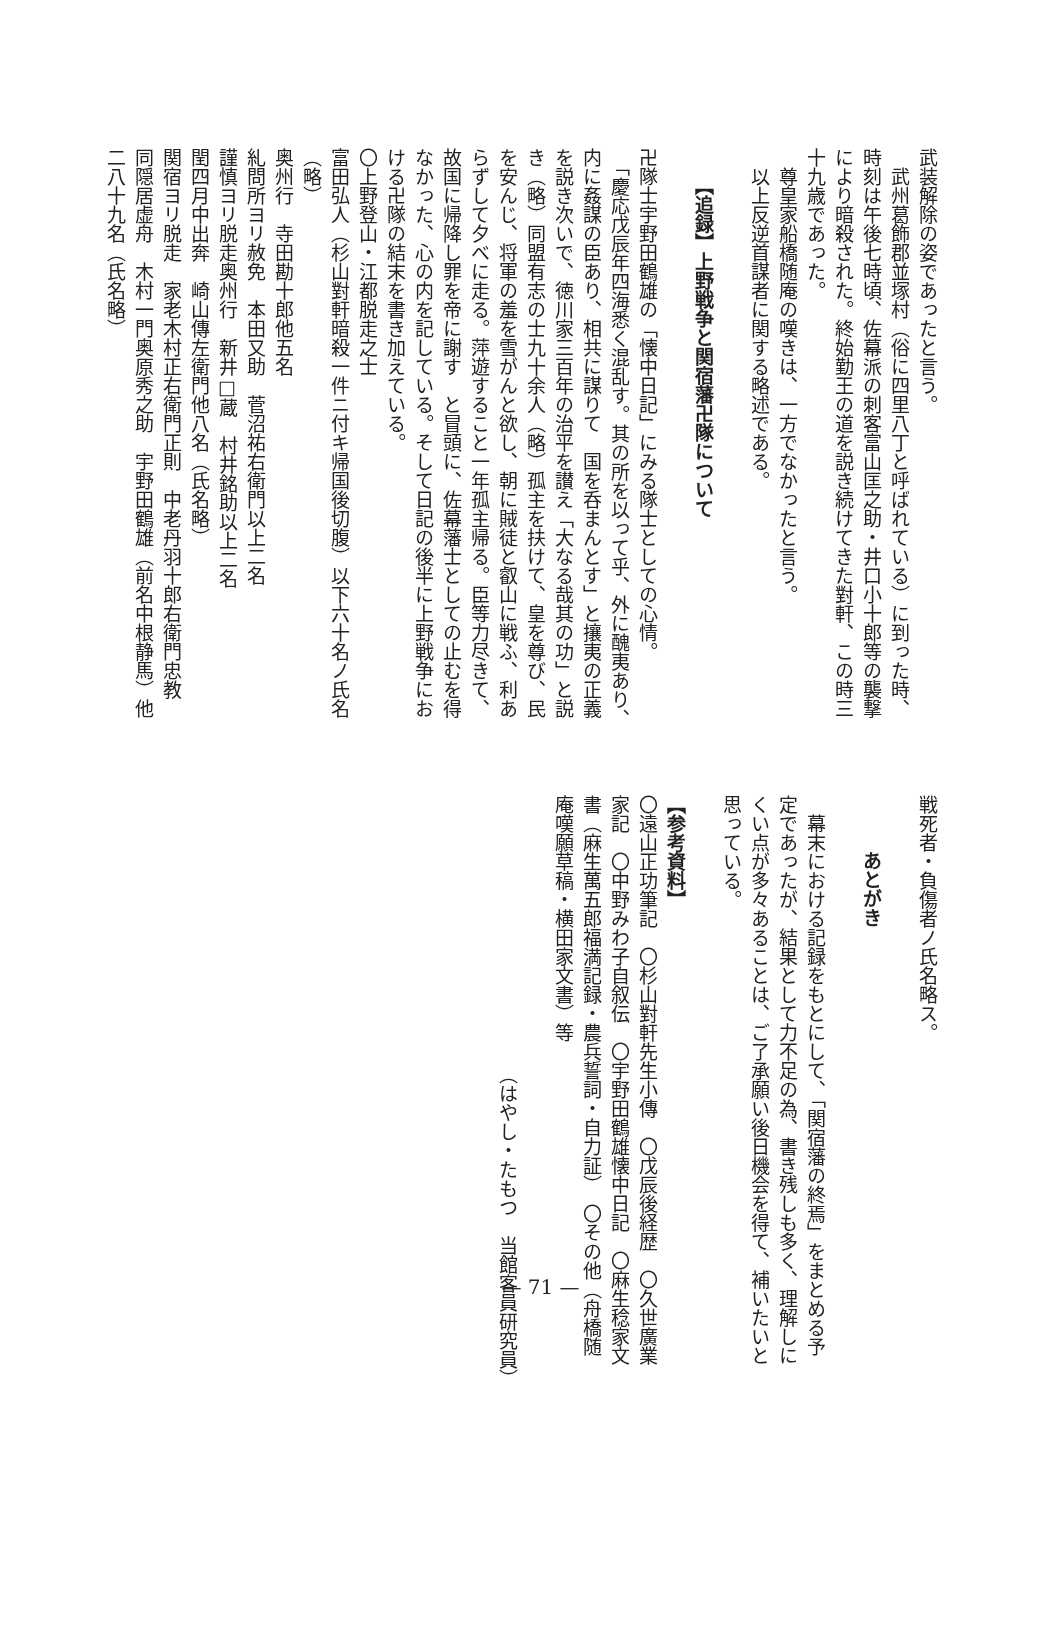武装解除の姿であったと言う。
　武州葛飾郡並塚村（俗に四里八丁と呼ばれている）に到った時、
時刻は午後七時頃、佐幕派の刺客富山匡之助・井口小十郎等の襲撃
により暗殺された。終始勤王の道を説き続けてきた對軒、この時三
十九歳であった。
　尊皇家船橋随庵の嘆きは、一方でなかったと言う。
　以上反逆首謀者に関する略述である。
【追録】上野戦争と関宿藩卍隊について
卍隊士宇野田鶴雄の「懐中日記」にみる隊士としての心情。
　「慶応戊辰年四海悉く混乱す。其の所を以って乎、外に醜夷あり、
内に姦謀の臣あり、相共に謀りて　国を呑まんとす」と攘夷の正義
を説き次いで、徳川家三百年の治平を讃え「大なる哉其の功」と説
き（略）同盟有志の士九十余人（略）孤主を扶けて、皇を尊び、民
を安んじ、将軍の羞を雪がんと欲し、朝に賊徒と叡山に戦ふ、利あ
らずして夕べに走る。萍遊すること一年孤主帰る。臣等力尽きて、
故国に帰降し罪を帝に謝す　と冒頭に、佐幕藩士としての止むを得
なかった、心の内を記している。そして日記の後半に上野戦争にお
ける卍隊の結末を書き加えている。
〇上野登山・江都脱走之士
富田弘人（杉山對軒暗殺一件ニ付キ帰国後切腹）以下六十名ノ氏名
（略）
奥州行　寺田勘十郎他五名
糺問所ヨリ赦免　本田又助　菅沼祐右衛門以上二名
謹慎ヨリ脱走奥州行　新井□蔵　村井銘助以上二名
閏四月中出奔　崎山傳左衛門他八名（氏名略）
関宿ヨリ脱走　家老木村正右衛門正則　中老丹羽十郎右衛門忠教
同隠居虚舟　木村一門奥原秀之助　宇野田鶴雄（前名中根静馬）他
二八十九名（氏名略）
戦死者・負傷者ノ氏名略ス。
あとがき
　幕末における記録をもとにして、「関宿藩の終焉」をまとめる予
定であったが、結果として力不足の為、書き残しも多く、理解しに
くい点が多々あることは、ご了承願い後日機会を得て、補いたいと
思っている。
【参考資料】
〇遠山正功筆記　〇杉山對軒先生小傳　〇戊辰後経歴　〇久世廣業
家記　〇中野みわ子自叙伝　〇宇野田鶴雄懐中日記　〇麻生稔家文
書（麻生萬五郎福満記録・農兵誓詞・自力証）　〇その他（舟橋随
庵嘆願草稿・横田家文書）等
（はやし・たもつ　当館客員研究員）
— 71 —